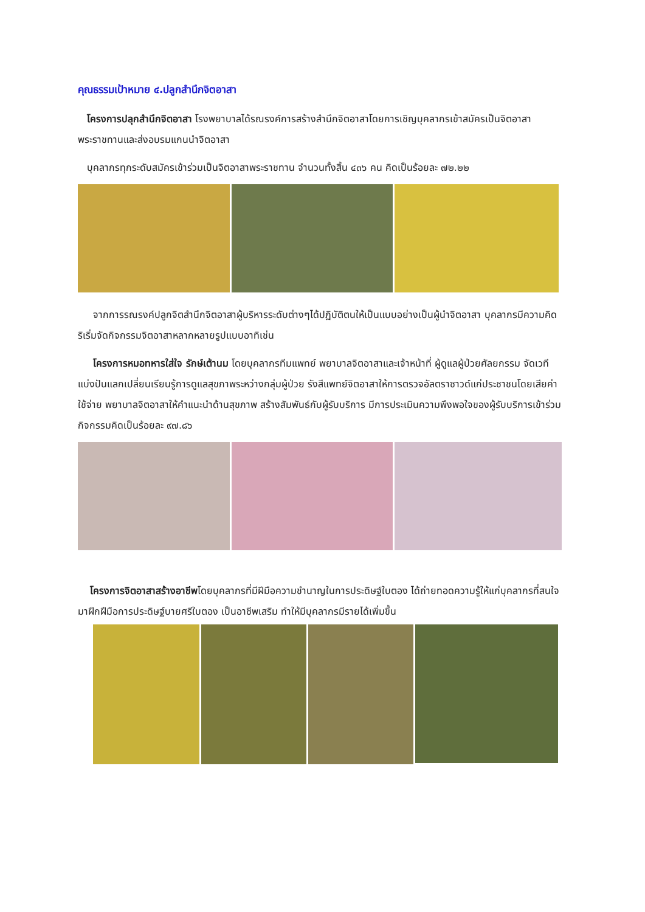คุณธรรมเป้าหมาย ๔.ปลูกสำนึกจิตอาสา
โครงการปลุกสำนึกจิตอาสา โรงพยาบาลได้รณรงค์การสร้างสำนึกจิตอาสาโดยการเชิญบุคลากรเข้าสมัครเป็นจิตอาสาพระราชทานและส่งอบรมแกนนำจิตอาสา
บุคลากรทุกระดับสมัครเข้าร่วมเป็นจิตอาสาพระราชทาน จำนวนทั้งสิ้น ๔๓๖ คน คิดเป็นร้อยละ ๗๒.๒๒
จากการรณรงค์ปลูกจิตสำนึกจิตอาสาผู้บริหารระดับต่างๆได้ปฏิบัติตนให้เป็นแบบอย่างเป็นผู้นำจิตอาสา บุคลากรมีความคิดริเริ่มจัดกิจกรรมจิตอาสาหลากหลายรูปแบบอาทิเช่น
โครงการหมอทหารใส่ใจ รักษ์เต้านม โดยบุคลากรทีมแพทย์ พยาบาลจิตอาสาและเจ้าหน้าที่ ผู้ดูแลผู้ป่วยศัลยกรรม จัดเวทีแบ่งปันแลกเปลี่ยนเรียนรู้การดูแลสุขภาพระหว่างกลุ่มผู้ป่วย รังสีแพทย์จิตอาสาให้การตรวจอัลตราซาวด์แก่ประชาชนโดยเสียค่าใช้จ่าย พยาบาลจิตอาสาให้คำแนะนำด้านสุขภาพ สร้างสัมพันธ์กับผู้รับบริการ มีการประเมินความพึงพอใจของผู้รับบริการเข้าร่วมกิจกรรมคิดเป็นร้อยละ ๙๗.๘๖
โครงการจิตอาสาสร้างอาชีพโดยบุคลากรที่มีฝีมือความชำนาญในการประดิษฐ์ใบตอง ได้ถ่ายทอดความรู้ให้แก่บุคลากรที่สนใจ มาฝึกฝีมือการประดิษฐ์บายศรีใบตอง เป็นอาชีพเสริม ทำให้มีบุคลากรมีรายได้เพิ่มขึ้น